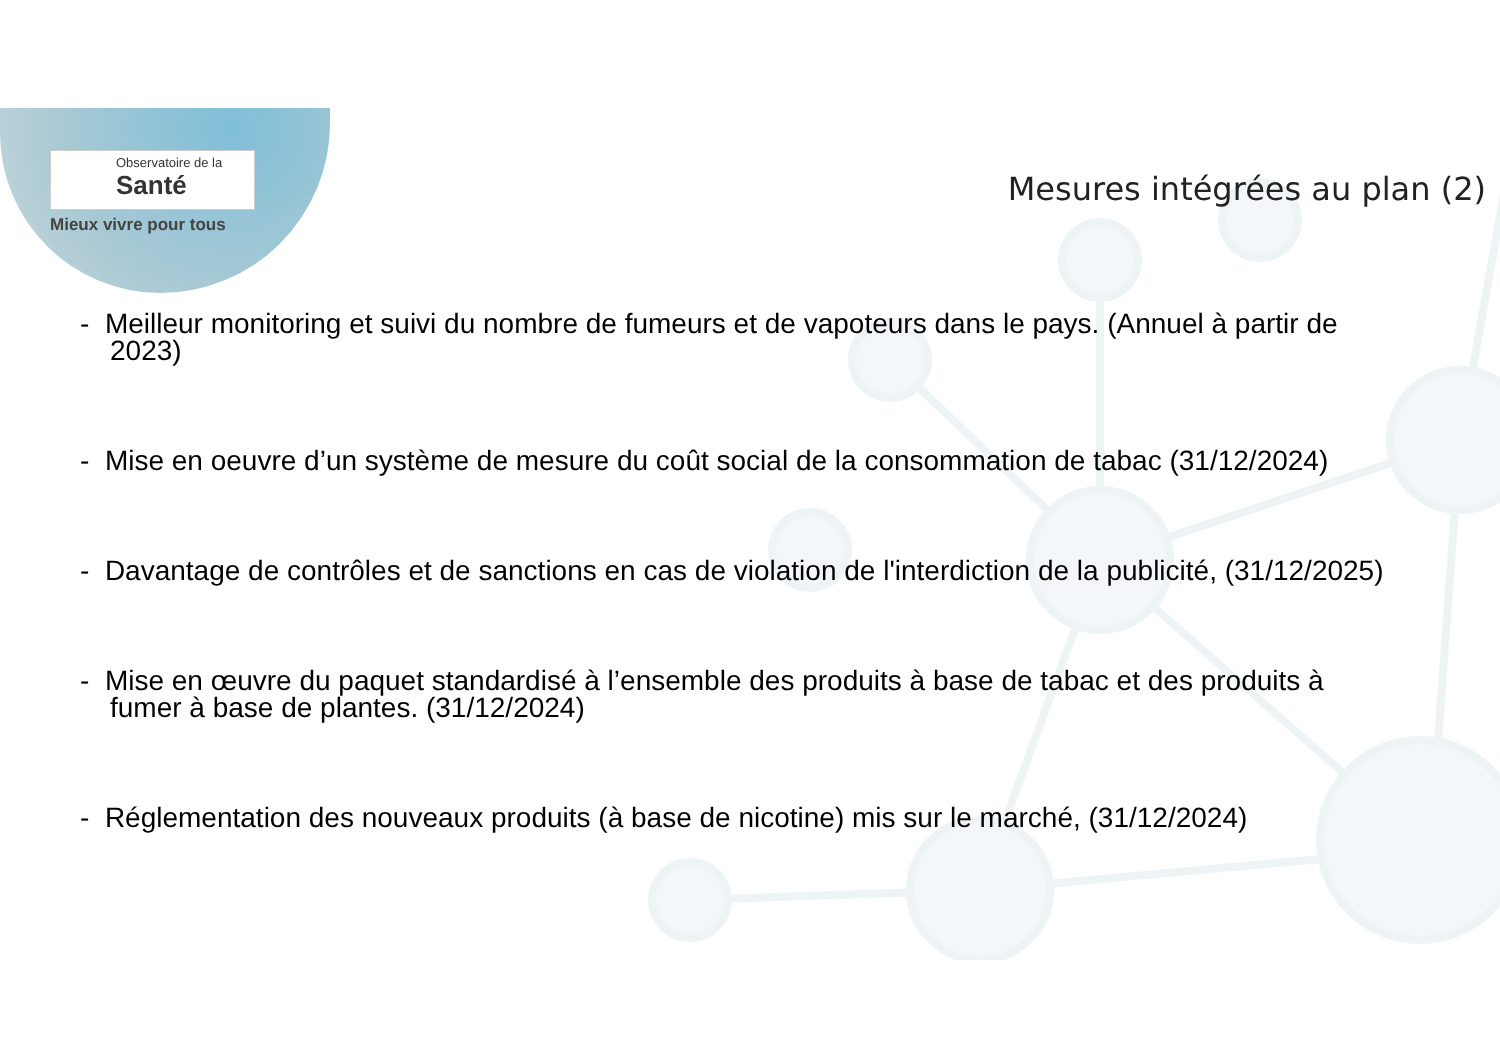Observatoire de la
Santé
Mieux vivre pour tous
Mesures intégrées au plan (2)
- Meilleur monitoring et suivi du nombre de fumeurs et de vapoteurs dans le pays. (Annuel à partir de 2023)
- Mise en oeuvre d’un système de mesure du coût social de la consommation de tabac (31/12/2024)
- Davantage de contrôles et de sanctions en cas de violation de l'interdiction de la publicité, (31/12/2025)
- Mise en œuvre du paquet standardisé à l’ensemble des produits à base de tabac et des produits à fumer à base de plantes. (31/12/2024)
- Réglementation des nouveaux produits (à base de nicotine) mis sur le marché, (31/12/2024)